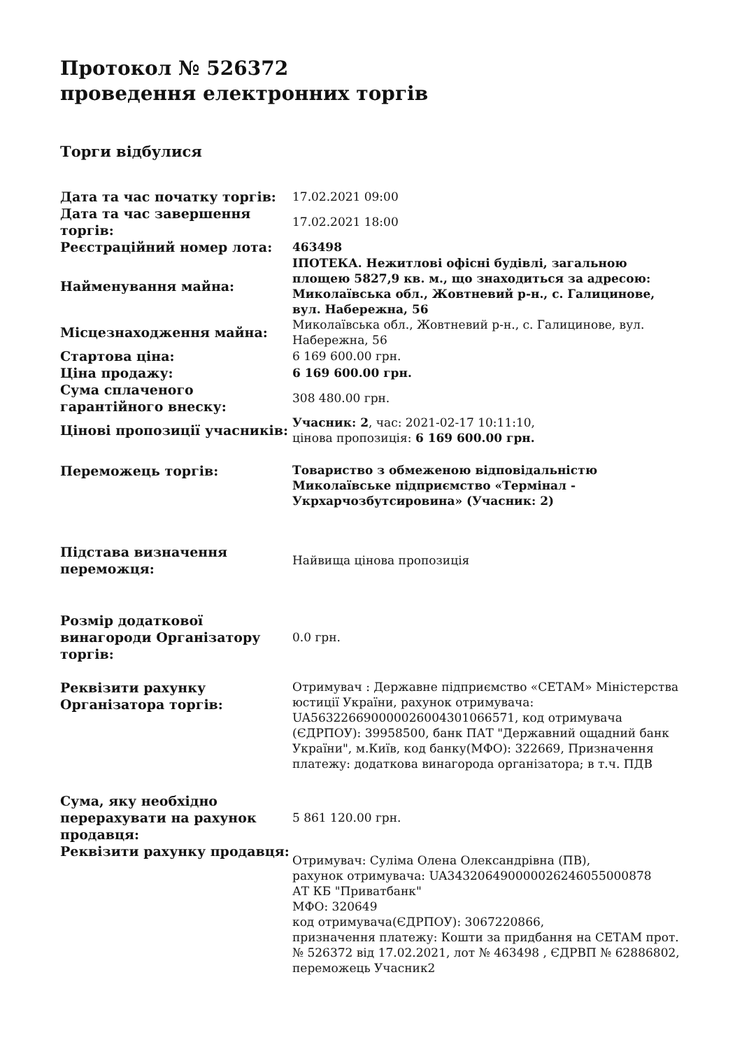Протокол № 526372
проведення електронних торгів
Торги відбулися
| Дата та час початку торгів: | 17.02.2021 09:00 |
| Дата та час завершення торгів: | 17.02.2021 18:00 |
| Реєстраційний номер лота: | 463498 |
| Найменування майна: | ІПОТЕКА. Нежитлові офісні будівлі, загальною площею 5827,9 кв. м., що знаходиться за адресою: Миколаївська обл., Жовтневий р-н., с. Галицинове, вул. Набережна, 56 |
| Місцезнаходження майна: | Миколаївська обл., Жовтневий р-н., с. Галицинове, вул. Набережна, 56 |
| Стартова ціна: | 6 169 600.00 грн. |
| Ціна продажу: | 6 169 600.00 грн. |
| Сума сплаченого гарантійного внеску: | 308 480.00 грн. |
| Цінові пропозиції учасників: | Учасник: 2 , час: 2021-02-17 10:11:10, цінова пропозиція: 6 169 600.00 грн. |
| Переможець торгів: | Товариство з обмеженою відповідальністю Миколаївське підприємство «Термінал - Укрхарчозбутсировина» (Учасник: 2) |
| Підстава визначення переможця: | Найвища цінова пропозиція |
| Розмір додаткової винагороди Організатору торгів: | 0.0 грн. |
| Реквізити рахунку Організатора торгів: | Отримувач : Державне підприємство «СЕТАМ» Міністерства юстиції України, рахунок отримувача: UA563226690000026004301066571, код отримувача (ЄДРПОУ): 39958500, банк ПАТ "Державний ощадний банк України", м.Київ, код банку(МФО): 322669, Призначення платежу: додаткова винагорода організатора; в т.ч. ПДВ |
| Сума, яку необхідно перерахувати на рахунок продавця: | 5 861 120.00 грн. |
| Реквізити рахунку продавця: | Отримувач: Суліма Олена Олександрівна (ПВ), рахунок отримувача: UA343206490000026246055000878 АТ КБ "Приватбанк" МФО: 320649 код отримувача(ЄДРПОУ): 3067220866, призначення платежу: Кошти за придбання на СЕТАМ прот. № 526372 від 17.02.2021, лот № 463498 , ЄДРВП № 62886802, переможець Учасник2 |